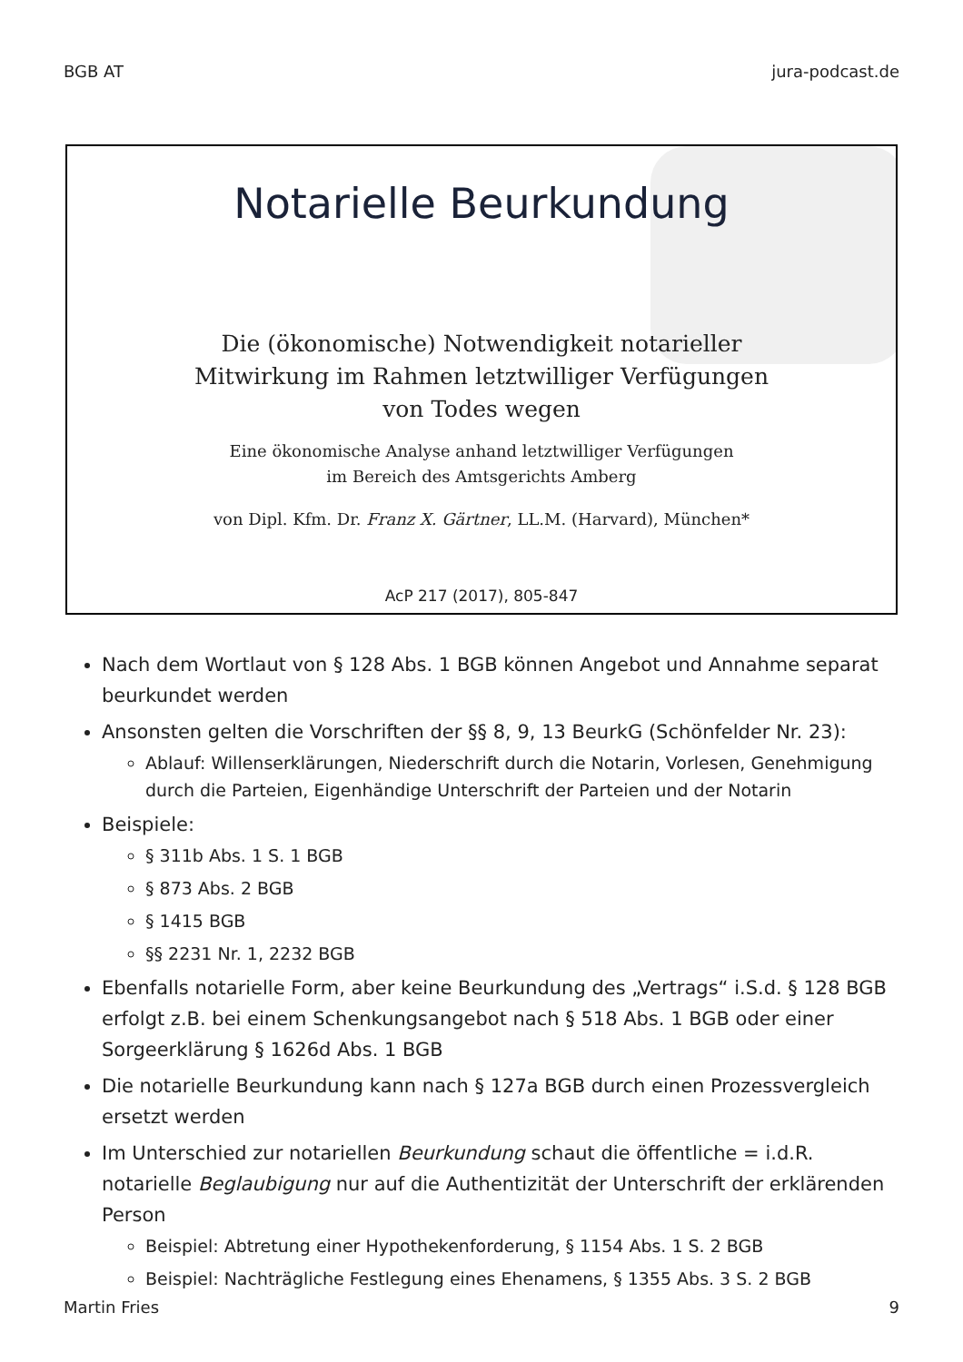BGB AT jura-podcast.de
Notarielle Beurkundung
Die (ökonomische) Notwendigkeit notarieller
Mitwirkung im Rahmen letztwilliger Verfügungen
von Todes wegen
Eine ökonomische Analyse anhand letztwilliger Verfügungen
im Bereich des Amtsgerichts Amberg
von Dipl. Kfm. Dr. Franz X. Gärtner, LL.M. (Harvard), München*
AcP 217 (2017), 805-847
Nach dem Wortlaut von § 128 Abs. 1 BGB können Angebot und Annahme separat beurkundet werden
Ansonsten gelten die Vorschriften der §§ 8, 9, 13 BeurkG (Schönfelder Nr. 23):
Ablauf: Willenserklärungen, Niederschrift durch die Notarin, Vorlesen, Genehmigung durch die Parteien, Eigenhändige Unterschrift der Parteien und der Notarin
Beispiele:
§ 311b Abs. 1 S. 1 BGB
§ 873 Abs. 2 BGB
§ 1415 BGB
§§ 2231 Nr. 1, 2232 BGB
Ebenfalls notarielle Form, aber keine Beurkundung des „Vertrags“ i.S.d. § 128 BGB erfolgt z.B. bei einem Schenkungsangebot nach § 518 Abs. 1 BGB oder einer Sorgeerklärung § 1626d Abs. 1 BGB
Die notarielle Beurkundung kann nach § 127a BGB durch einen Prozessvergleich ersetzt werden
Im Unterschied zur notariellen Beurkundung schaut die öffentliche = i.d.R. notarielle Beglaubigung nur auf die Authentizität der Unterschrift der erklärenden Person
Beispiel: Abtretung einer Hypothekenforderung, § 1154 Abs. 1 S. 2 BGB
Beispiel: Nachträgliche Festlegung eines Ehenamens, § 1355 Abs. 3 S. 2 BGB
Martin Fries 9